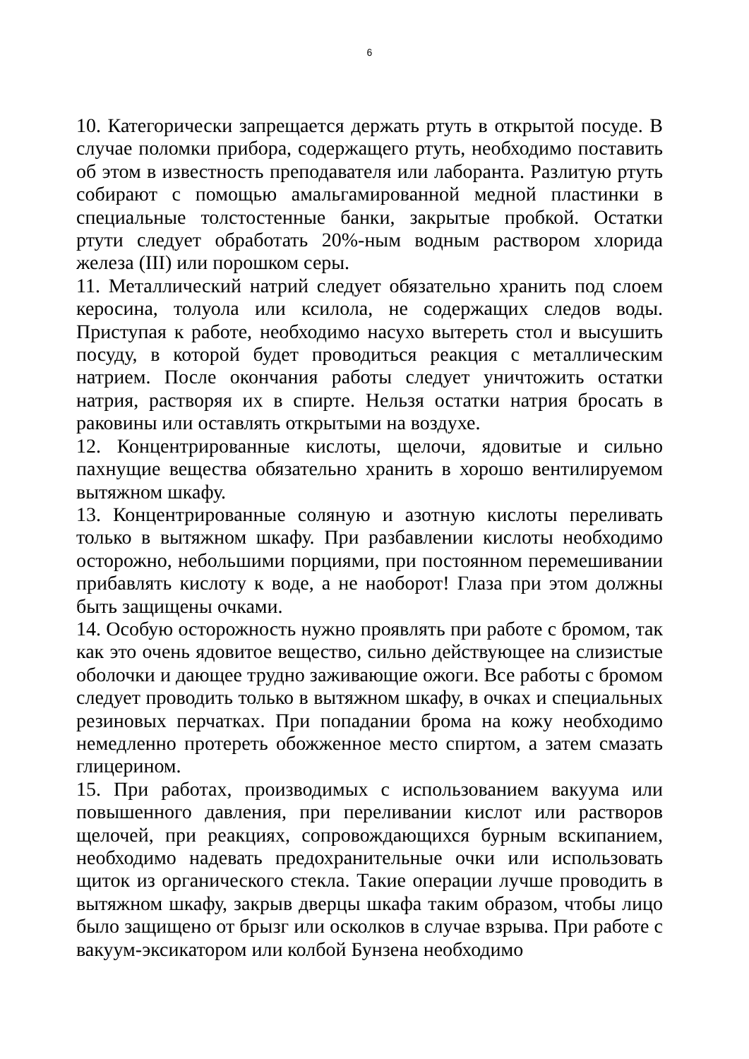6
10. Категорически запрещается держать ртуть в открытой посуде. В случае поломки прибора, содержащего ртуть, необходимо поставить об этом в известность преподавателя или лаборанта. Разлитую ртуть собирают с помощью амальгамированной медной пластинки в специальные толстостенные банки, закрытые пробкой. Остатки ртути следует обработать 20%-ным водным раствором хлорида железа (III) или порошком серы.
11. Металлический натрий следует обязательно хранить под слоем керосина, толуола или ксилола, не содержащих следов воды. Приступая к работе, необходимо насухо вытереть стол и высушить посуду, в которой будет проводиться реакция с металлическим натрием. После окончания работы следует уничтожить остатки натрия, растворяя их в спирте. Нельзя остатки натрия бросать в раковины или оставлять открытыми на воздухе.
12. Концентрированные кислоты, щелочи, ядовитые и сильно пахнущие вещества обязательно хранить в хорошо вентилируемом вытяжном шкафу.
13. Концентрированные соляную и азотную кислоты переливать только в вытяжном шкафу. При разбавлении кислоты необходимо осторожно, небольшими порциями, при постоянном перемешивании прибавлять кислоту к воде, а не наоборот! Глаза при этом должны быть защищены очками.
14. Особую осторожность нужно проявлять при работе с бромом, так как это очень ядовитое вещество, сильно действующее на слизистые оболочки и дающее трудно заживающие ожоги. Все работы с бромом следует проводить только в вытяжном шкафу, в очках и специальных резиновых перчатках. При попадании брома на кожу необходимо немедленно протереть обожженное место спиртом, а затем смазать глицерином.
15. При работах, производимых с использованием вакуума или повышенного давления, при переливании кислот или растворов щелочей, при реакциях, сопровождающихся бурным вскипанием, необходимо надевать предохранительные очки или использовать щиток из органического стекла. Такие операции лучше проводить в вытяжном шкафу, закрыв дверцы шкафа таким образом, чтобы лицо было защищено от брызг или осколков в случае взрыва. При работе с вакуум-эксикатором или колбой Бунзена необходимо